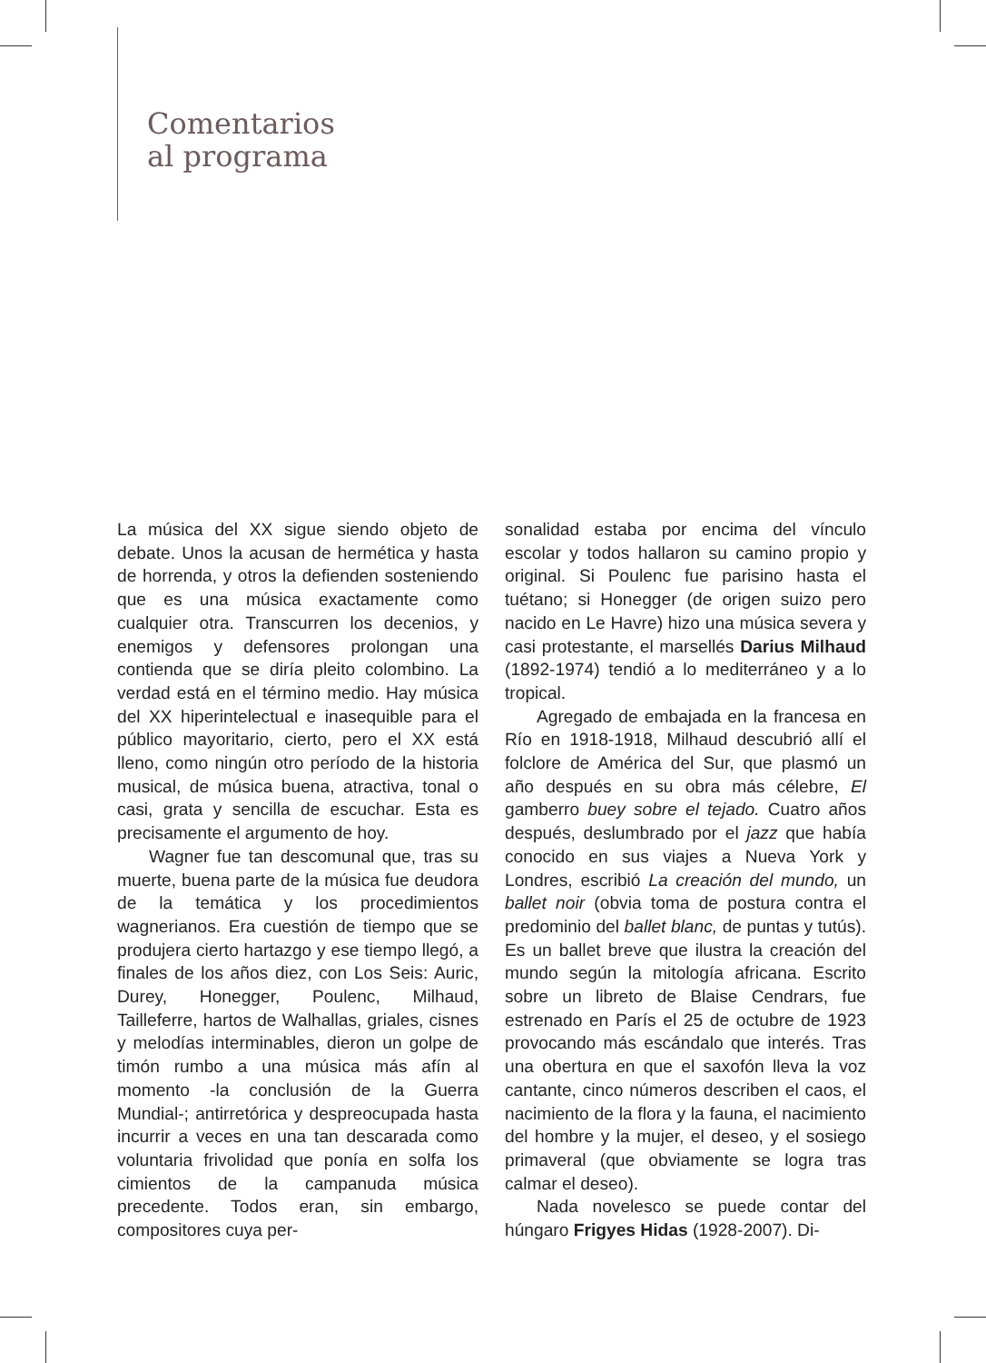Comentarios
al programa
La música del XX sigue siendo objeto de debate. Unos la acusan de hermética y hasta de horrenda, y otros la defienden sosteniendo que es una música exactamente como cualquier otra. Transcurren los decenios, y enemigos y defensores prolongan una contienda que se diría pleito colombino. La verdad está en el término medio. Hay música del XX hiperintelectual e inasequible para el público mayoritario, cierto, pero el XX está lleno, como ningún otro período de la historia musical, de música buena, atractiva, tonal o casi, grata y sencilla de escuchar. Esta es precisamente el argumento de hoy.
Wagner fue tan descomunal que, tras su muerte, buena parte de la música fue deudora de la temática y los procedimientos wagnerianos. Era cuestión de tiempo que se produjera cierto hartazgo y ese tiempo llegó, a finales de los años diez, con Los Seis: Auric, Durey, Honegger, Poulenc, Milhaud, Tailleferre, hartos de Walhallas, griales, cisnes y melodías interminables, dieron un golpe de timón rumbo a una música más afín al momento -la conclusión de la Guerra Mundial-; antirretórica y despreocupada hasta incurrir a veces en una tan descarada como voluntaria frivolidad que ponía en solfa los cimientos de la campanuda música precedente. Todos eran, sin embargo, compositores cuya per-
sonalidad estaba por encima del vínculo escolar y todos hallaron su camino propio y original. Si Poulenc fue parisino hasta el tuétano; si Honegger (de origen suizo pero nacido en Le Havre) hizo una música severa y casi protestante, el marsellés Darius Milhaud (1892-1974) tendió a lo mediterráneo y a lo tropical.
Agregado de embajada en la francesa en Río en 1918-1918, Milhaud descubrió allí el folclore de América del Sur, que plasmó un año después en su obra más célebre, El gamberro buey sobre el tejado. Cuatro años después, deslumbrado por el jazz que había conocido en sus viajes a Nueva York y Londres, escribió La creación del mundo, un ballet noir (obvia toma de postura contra el predominio del ballet blanc, de puntas y tutús). Es un ballet breve que ilustra la creación del mundo según la mitología africana. Escrito sobre un libreto de Blaise Cendrars, fue estrenado en París el 25 de octubre de 1923 provocando más escándalo que interés. Tras una obertura en que el saxofón lleva la voz cantante, cinco números describen el caos, el nacimiento de la flora y la fauna, el nacimiento del hombre y la mujer, el deseo, y el sosiego primaveral (que obviamente se logra tras calmar el deseo).
Nada novelesco se puede contar del húngaro Frigyes Hidas (1928-2007). Di-